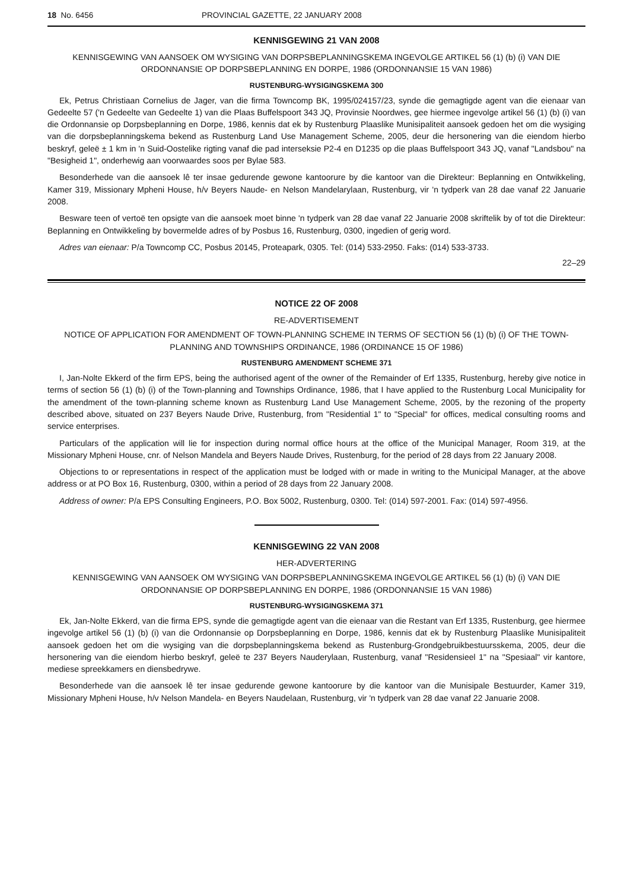18 No. 6456 PROVINCIAL GAZETTE, 22 JANUARY 2008
KENNISGEWING 21 VAN 2008
KENNISGEWING VAN AANSOEK OM WYSIGING VAN DORPSBEPLANNINGSKEMA INGEVOLGE ARTIKEL 56 (1) (b) (i) VAN DIE ORDONNANSIE OP DORPSBEPLANNING EN DORPE, 1986 (ORDONNANSIE 15 VAN 1986)
RUSTENBURG-WYSIGINGSKEMA 300
Ek, Petrus Christiaan Cornelius de Jager, van die firma Towncomp BK, 1995/024157/23, synde die gemagtigde agent van die eienaar van Gedeelte 57 ('n Gedeelte van Gedeelte 1) van die Plaas Buffelspoort 343 JQ, Provinsie Noordwes, gee hiermee ingevolge artikel 56 (1) (b) (i) van die Ordonnansie op Dorpsbeplanning en Dorpe, 1986, kennis dat ek by Rustenburg Plaaslike Munisipaliteit aansoek gedoen het om die wysiging van die dorpsbeplanningskema bekend as Rustenburg Land Use Management Scheme, 2005, deur die hersonering van die eiendom hierbo beskryf, geleë ± 1 km in 'n Suid-Oostelike rigting vanaf die pad interseksie P2-4 en D1235 op die plaas Buffelspoort 343 JQ, vanaf "Landsbou" na "Besigheid 1", onderhewig aan voorwaardes soos per Bylae 583.
Besonderhede van die aansoek lê ter insae gedurende gewone kantoorure by die kantoor van die Direkteur: Beplanning en Ontwikkeling, Kamer 319, Missionary Mpheni House, h/v Beyers Naude- en Nelson Mandelarylaan, Rustenburg, vir 'n tydperk van 28 dae vanaf 22 Januarie 2008.
Besware teen of vertoë ten opsigte van die aansoek moet binne 'n tydperk van 28 dae vanaf 22 Januarie 2008 skriftelik by of tot die Direkteur: Beplanning en Ontwikkeling by bovermelde adres of by Posbus 16, Rustenburg, 0300, ingedien of gerig word.
Adres van eienaar: P/a Towncomp CC, Posbus 20145, Proteapark, 0305. Tel: (014) 533-2950. Faks: (014) 533-3733.
22–29
NOTICE 22 OF 2008
RE-ADVERTISEMENT
NOTICE OF APPLICATION FOR AMENDMENT OF TOWN-PLANNING SCHEME IN TERMS OF SECTION 56 (1) (b) (i) OF THE TOWN-PLANNING AND TOWNSHIPS ORDINANCE, 1986 (ORDINANCE 15 OF 1986)
RUSTENBURG AMENDMENT SCHEME 371
I, Jan-Nolte Ekkerd of the firm EPS, being the authorised agent of the owner of the Remainder of Erf 1335, Rustenburg, hereby give notice in terms of section 56 (1) (b) (i) of the Town-planning and Townships Ordinance, 1986, that I have applied to the Rustenburg Local Municipality for the amendment of the town-planning scheme known as Rustenburg Land Use Management Scheme, 2005, by the rezoning of the property described above, situated on 237 Beyers Naude Drive, Rustenburg, from "Residential 1" to "Special" for offices, medical consulting rooms and service enterprises.
Particulars of the application will lie for inspection during normal office hours at the office of the Municipal Manager, Room 319, at the Missionary Mpheni House, cnr. of Nelson Mandela and Beyers Naude Drives, Rustenburg, for the period of 28 days from 22 January 2008.
Objections to or representations in respect of the application must be lodged with or made in writing to the Municipal Manager, at the above address or at PO Box 16, Rustenburg, 0300, within a period of 28 days from 22 January 2008.
Address of owner: P/a EPS Consulting Engineers, P.O. Box 5002, Rustenburg, 0300. Tel: (014) 597-2001. Fax: (014) 597-4956.
KENNISGEWING 22 VAN 2008
HER-ADVERTERING
KENNISGEWING VAN AANSOEK OM WYSIGING VAN DORPSBEPLANNINGSKEMA INGEVOLGE ARTIKEL 56 (1) (b) (i) VAN DIE ORDONNANSIE OP DORPSBEPLANNING EN DORPE, 1986 (ORDONNANSIE 15 VAN 1986)
RUSTENBURG-WYSIGINGSKEMA 371
Ek, Jan-Nolte Ekkerd, van die firma EPS, synde die gemagtigde agent van die eienaar van die Restant van Erf 1335, Rustenburg, gee hiermee ingevolge artikel 56 (1) (b) (i) van die Ordonnansie op Dorpsbeplanning en Dorpe, 1986, kennis dat ek by Rustenburg Plaaslike Munisipaliteit aansoek gedoen het om die wysiging van die dorpsbeplanningskema bekend as Rustenburg-Grondgebruikbestuursskema, 2005, deur die hersonering van die eiendom hierbo beskryf, geleë te 237 Beyers Nauderylaan, Rustenburg, vanaf "Residensieel 1" na "Spesiaal" vir kantore, mediese spreekkamers en diensbedrywe.
Besonderhede van die aansoek lê ter insae gedurende gewone kantoorure by die kantoor van die Munisipale Bestuurder, Kamer 319, Missionary Mpheni House, h/v Nelson Mandela- en Beyers Naudelaan, Rustenburg, vir 'n tydperk van 28 dae vanaf 22 Januarie 2008.